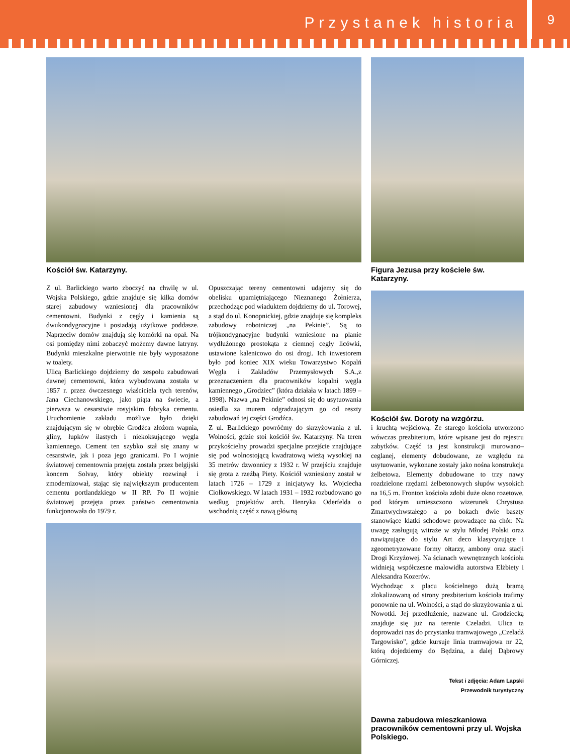Przystanek historia
9
Kościół św. Katarzyny.
Figura Jezusa przy kościele św. Katarzyny.
Kościół św. Doroty na wzgórzu.
Z ul. Barlickiego warto zboczyć na chwilę w ul. Wojska Polskiego, gdzie znajduje się kilka domów starej zabudowy wzniesionej dla pracowników cementowni. Budynki z cegły i kamienia są dwukondygnacyjne i posiadają użytkowe poddasze. Naprzeciw domów znajdują się komórki na opał. Na osi pomiędzy nimi zobaczyć możemy dawne latryny. Budynki mieszkalne pierwotnie nie były wyposażone w toalety.
Ulicą Barlickiego dojdziemy do zespołu zabudowań dawnej cementowni, która wybudowana została w 1857 r. przez ówczesnego właściciela tych terenów, Jana Ciechanowskiego, jako piąta na świecie, a pierwsza w cesarstwie rosyjskim fabryka cementu. Uruchomienie zakładu możliwe było dzięki znajdującym się w obrębie Grodźca złożom wapnia, gliny, łupków ilastych i niekoksującego węgla kamiennego. Cement ten szybko stał się znany w cesarstwie, jak i poza jego granicami. Po I wojnie światowej cementownia przejęta została przez belgijski koncern Solvay, który obiekty rozwinął i zmodernizował, stając się największym producentem cementu portlandzkiego w II RP. Po II wojnie światowej przejęta przez państwo cementownia funkcjonowała do 1979 r.
Opuszczając tereny cementowni udajemy się do obelisku upamiętniającego Nieznanego Żołnierza, przechodząc pod wiaduktem dojdziemy do ul. Torowej, a stąd do ul. Konopnickiej, gdzie znajduje się kompleks zabudowy robotniczej „na Pekinie”. Są to trójkondygnacyjne budynki wzniesione na planie wydłużonego prostokąta z ciemnej cegły licówki, ustawione kalenicowo do osi drogi. Ich inwestorem było pod koniec XIX wieku Towarzystwo Kopalń Węgla i Zakładów Przemysłowych S.A.,z przeznaczeniem dla pracowników kopalni węgla kamiennego „Grodziec” (która działała w latach 1899 – 1998). Nazwa „na Pekinie” odnosi się do usytuowania osiedla za murem odgradzającym go od reszty zabudowań tej części Grodźca.
Z ul. Barlickiego powróćmy do skrzyżowania z ul. Wolności, gdzie stoi kościół św. Katarzyny. Na teren przykościelny prowadzi specjalne przejście znajdujące się pod wolnostojącą kwadratową wieżą wysokiej na 35 metrów dzwonnicy z 1932 r. W przejściu znajduje się grota z rzeźbą Piety. Kościół wzniesiony został w latach 1726 – 1729 z inicjatywy ks. Wojciecha Ciołkowskiego. W latach 1931 – 1932 rozbudowano go według projektów arch. Henryka Oderfelda o wschodnią część z nawą główną
i kruchtą wejściową. Ze starego kościoła utworzono wówczas prezbiterium, które wpisane jest do rejestru zabytków. Część ta jest konstrukcji murowano–ceglanej, elementy dobudowane, ze względu na usytuowanie, wykonane zostały jako nośna konstrukcja żelbetowa. Elementy dobudowane to trzy nawy rozdzielone rzędami żelbetonowych słupów wysokich na 16,5 m. Fronton kościoła zdobi duże okno rozetowe, pod którym umieszczono wizerunek Chrystusa Zmartwychwstałego a po bokach dwie baszty stanowiące klatki schodowe prowadzące na chór. Na uwagę zasługują witraże w stylu Młodej Polski oraz nawiązujące do stylu Art deco klasycyzujące i zgeometryzowane formy ołtarzy, ambony oraz stacji Drogi Krzyżowej. Na ścianach wewnętrznych kościoła widnieją współczesne malowidła autorstwa Elżbiety i Aleksandra Kozerów.
Wychodząc z placu kościelnego dużą bramą zlokalizowaną od strony prezbiterium kościoła trafimy ponownie na ul. Wolności, a stąd do skrzyżowania z ul. Nowotki. Jej przedłużenie, nazwane ul. Grodziecką znajduje się już na terenie Czeladzi. Ulica ta doprowadzi nas do przystanku tramwajowego „Czeladź Targowisko”, gdzie kursuje linia tramwajowa nr 22, którą dojedziemy do Będzina, a dalej Dąbrowy Górniczej.
Tekst i zdjęcia: Adam Lapski
Przewodnik turystyczny
Dawna zabudowa mieszkaniowa pracowników cementowni przy ul. Wojska Polskiego.